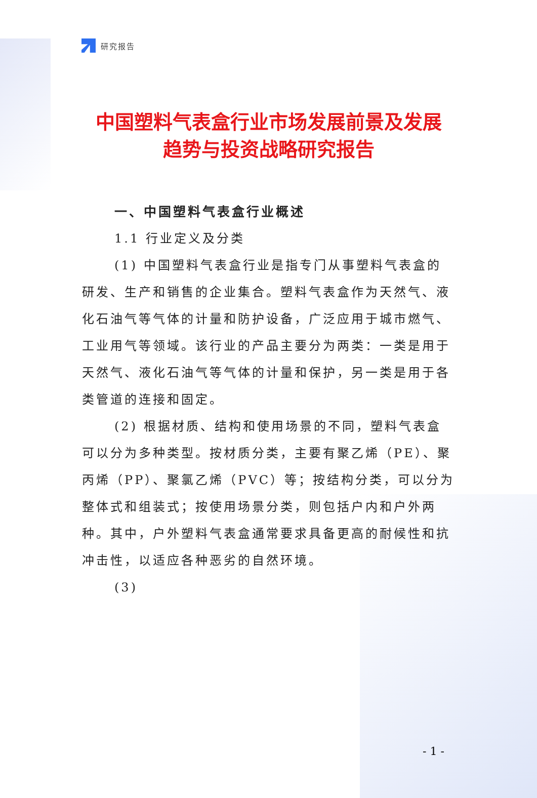研究报告
中国塑料气表盒行业市场发展前景及发展
趋势与投资战略研究报告
一、中国塑料气表盒行业概述
1.1 行业定义及分类
(1) 中国塑料气表盒行业是指专门从事塑料气表盒的研发、生产和销售的企业集合。塑料气表盒作为天然气、液化石油气等气体的计量和防护设备，广泛应用于城市燃气、工业用气等领域。该行业的产品主要分为两类：一类是用于天然气、液化石油气等气体的计量和保护，另一类是用于各类管道的连接和固定。
(2) 根据材质、结构和使用场景的不同，塑料气表盒可以分为多种类型。按材质分类，主要有聚乙烯（PE）、聚丙烯（PP）、聚氯乙烯（PVC）等；按结构分类，可以分为整体式和组装式；按使用场景分类，则包括户内和户外两种。其中，户外塑料气表盒通常要求具备更高的耐候性和抗冲击性，以适应各种恶劣的自然环境。
(3)
- 1 -